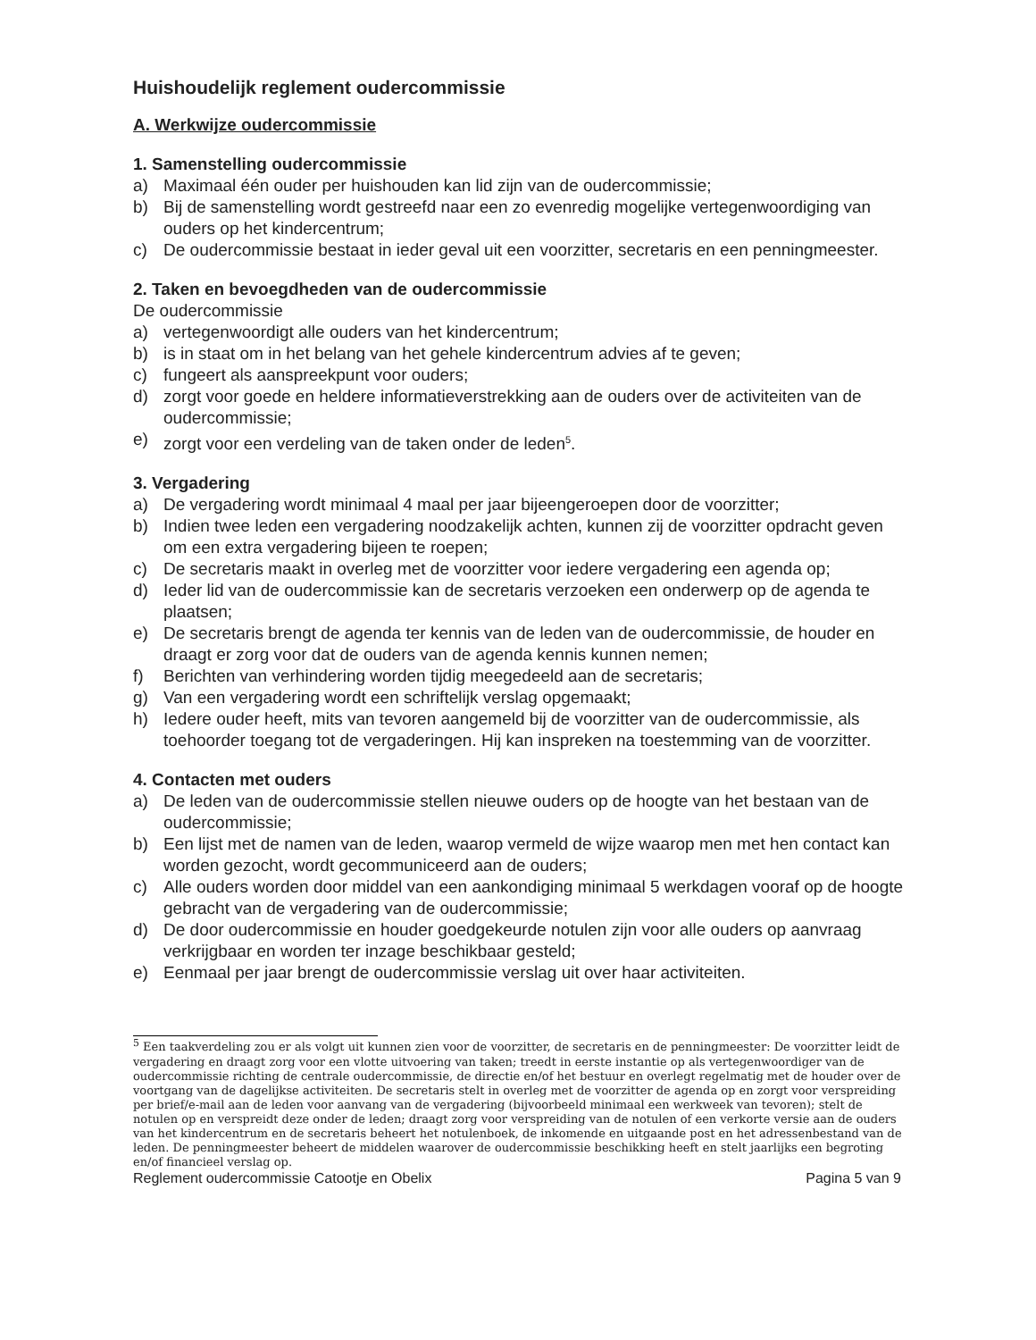Huishoudelijk reglement oudercommissie
A. Werkwijze oudercommissie
1. Samenstelling oudercommissie
a) Maximaal één ouder per huishouden kan lid zijn van de oudercommissie;
b) Bij de samenstelling wordt gestreefd naar een zo evenredig mogelijke vertegenwoordiging van ouders op het kindercentrum;
c) De oudercommissie bestaat in ieder geval uit een voorzitter, secretaris en een penningmeester.
2. Taken en bevoegdheden van de oudercommissie
De oudercommissie
a) vertegenwoordigt alle ouders van het kindercentrum;
b) is in staat om in het belang van het gehele kindercentrum advies af te geven;
c) fungeert als aanspreekpunt voor ouders;
d) zorgt voor goede en heldere informatieverstrekking aan de ouders over de activiteiten van de oudercommissie;
e) zorgt voor een verdeling van de taken onder de leden<sup>5</sup>.
3. Vergadering
a) De vergadering wordt minimaal 4 maal per jaar bijeengeroepen door de voorzitter;
b) Indien twee leden een vergadering noodzakelijk achten, kunnen zij de voorzitter opdracht geven om een extra vergadering bijeen te roepen;
c) De secretaris maakt in overleg met de voorzitter voor iedere vergadering een agenda op;
d) Ieder lid van de oudercommissie kan de secretaris verzoeken een onderwerp op de agenda te plaatsen;
e) De secretaris brengt de agenda ter kennis van de leden van de oudercommissie, de houder en draagt er zorg voor dat de ouders van de agenda kennis kunnen nemen;
f) Berichten van verhindering worden tijdig meegedeeld aan de secretaris;
g) Van een vergadering wordt een schriftelijk verslag opgemaakt;
h) Iedere ouder heeft, mits van tevoren aangemeld bij de voorzitter van de oudercommissie, als toehoorder toegang tot de vergaderingen. Hij kan inspreken na toestemming van de voorzitter.
4. Contacten met ouders
a) De leden van de oudercommissie stellen nieuwe ouders op de hoogte van het bestaan van de oudercommissie;
b) Een lijst met de namen van de leden, waarop vermeld de wijze waarop men met hen contact kan worden gezocht, wordt gecommuniceerd aan de ouders;
c) Alle ouders worden door middel van een aankondiging minimaal 5 werkdagen vooraf op de hoogte gebracht van de vergadering van de oudercommissie;
d) De door oudercommissie en houder goedgekeurde notulen zijn voor alle ouders op aanvraag verkrijgbaar en worden ter inzage beschikbaar gesteld;
e) Eenmaal per jaar brengt de oudercommissie verslag uit over haar activiteiten.
<sup>5</sup> Een taakverdeling zou er als volgt uit kunnen zien voor de voorzitter, de secretaris en de penningmeester: De voorzitter leidt de vergadering en draagt zorg voor een vlotte uitvoering van taken; treedt in eerste instantie op als vertegenwoordiger van de oudercommissie richting de centrale oudercommissie, de directie en/of het bestuur en overlegt regelmatig met de houder over de voortgang van de dagelijkse activiteiten. De secretaris stelt in overleg met de voorzitter de agenda op en zorgt voor verspreiding per brief/e-mail aan de leden voor aanvang van de vergadering (bijvoorbeeld minimaal een werkweek van tevoren); stelt de notulen op en verspreidt deze onder de leden; draagt zorg voor verspreiding van de notulen of een verkorte versie aan de ouders van het kindercentrum en de secretaris beheert het notulenboek, de inkomende en uitgaande post en het adressenbestand van de leden. De penningmeester beheert de middelen waarover de oudercommissie beschikking heeft en stelt jaarlijks een begroting en/of financieel verslag op.
Reglement oudercommissie Catootje en Obelix Pagina 5 van 9